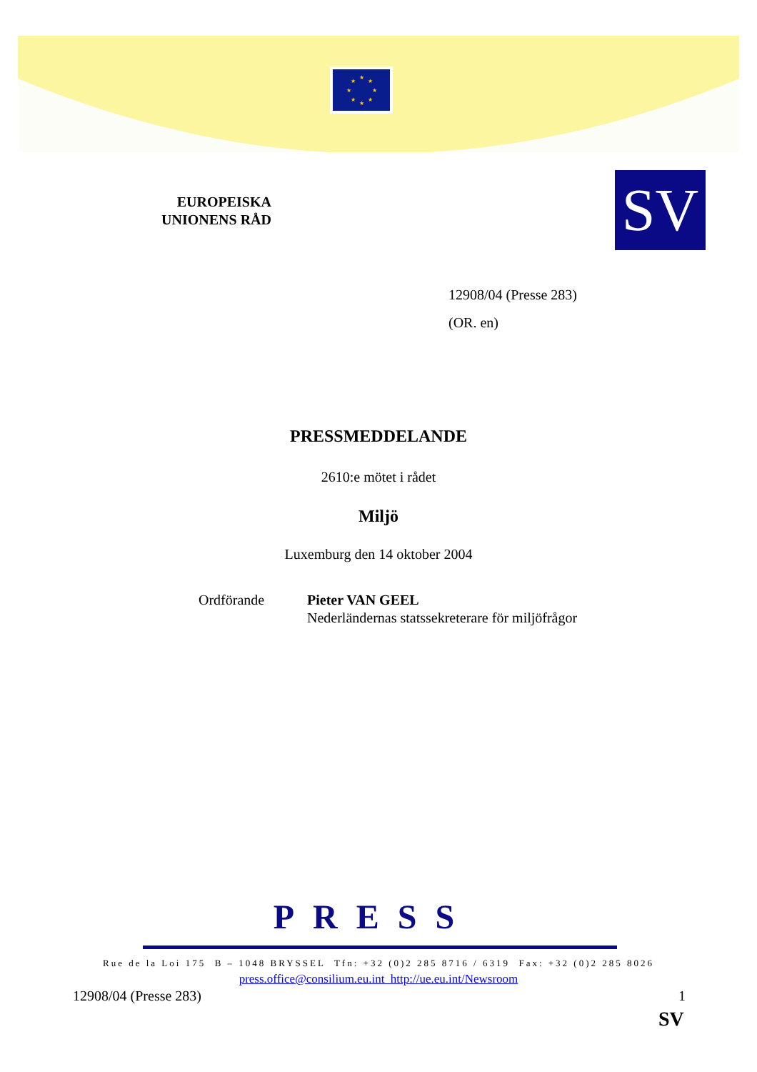★
★
★
★
★
★
★
★
EUROPEISKA
UNIONENS RÅD
SV
12908/04 (Presse 283)
(OR. en)
PRESSMEDDELANDE
2610:e mötet i rådet
Miljö
Luxemburg den 14 oktober 2004
Ordförande Pieter VAN GEEL
Nederländernas statssekreterare för miljöfrågor
PRESS
Rue de la Loi 175 B – 1048 BRYSSEL Tfn: +32 (0)2 285 8716 / 6319 Fax: +32 (0)2 285 8026
press.office@consilium.eu.int http://ue.eu.int/Newsroom
12908/04 (Presse 283) 1
SV